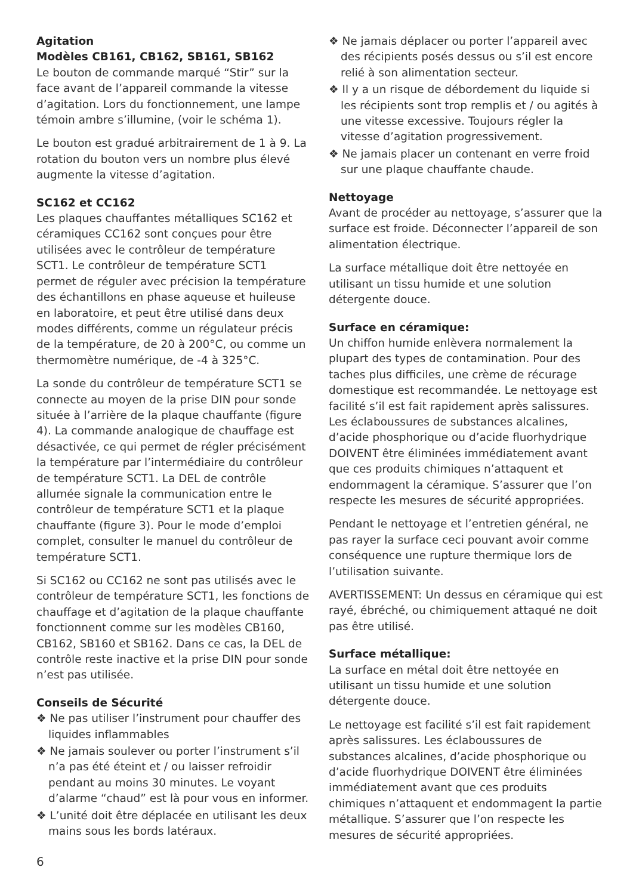Agitation
Modèles CB161, CB162, SB161, SB162
Le bouton de commande marqué “Stir” sur la face avant de l’appareil commande la vitesse d’agitation. Lors du fonctionnement, une lampe témoin ambre s’illumine, (voir le schéma 1).
Le bouton est gradué arbitrairement de 1 à 9. La rotation du bouton vers un nombre plus élevé augmente la vitesse d’agitation.
SC162 et CC162
Les plaques chauffantes métalliques SC162 et céramiques CC162 sont conçues pour être utilisées avec le contrôleur de température SCT1. Le contrôleur de température SCT1 permet de réguler avec précision la température des échantillons en phase aqueuse et huileuse en laboratoire, et peut être utilisé dans deux modes différents, comme un régulateur précis de la température, de 20 à 200°C, ou comme un thermomètre numérique, de -4 à 325°C.
La sonde du contrôleur de température SCT1 se connecte au moyen de la prise DIN pour sonde située à l’arrière de la plaque chauffante (figure 4). La commande analogique de chauffage est désactivée, ce qui permet de régler précisément la température par l’intermédiaire du contrôleur de température SCT1. La DEL de contrôle allumée signale la communication entre le contrôleur de température SCT1 et la plaque chauffante (figure 3). Pour le mode d’emploi complet, consulter le manuel du contrôleur de température SCT1.
Si SC162 ou CC162 ne sont pas utilisés avec le contrôleur de température SCT1, les fonctions de chauffage et d’agitation de la plaque chauffante fonctionnent comme sur les modèles CB160, CB162, SB160 et SB162. Dans ce cas, la DEL de contrôle reste inactive et la prise DIN pour sonde n’est pas utilisée.
Conseils de Sécurité
❖ Ne pas utiliser l’instrument pour chauffer des liquides inflammables
❖ Ne jamais soulever ou porter l’instrument s’il n’a pas été éteint et / ou laisser refroidir pendant au moins 30 minutes. Le voyant d’alarme “chaud” est là pour vous en informer.
❖ L’unité doit être déplacée en utilisant les deux mains sous les bords latéraux.
❖ Ne jamais déplacer ou porter l’appareil avec des récipients posés dessus ou s’il est encore relié à son alimentation secteur.
❖ Il y a un risque de débordement du liquide si les récipients sont trop remplis et / ou agités à une vitesse excessive. Toujours régler la vitesse d’agitation progressivement.
❖ Ne jamais placer un contenant en verre froid sur une plaque chauffante chaude.
Nettoyage
Avant de procéder au nettoyage, s’assurer que la surface est froide. Déconnecter l’appareil de son alimentation électrique.
La surface métallique doit être nettoyée en utilisant un tissu humide et une solution détergente douce.
Surface en céramique:
Un chiffon humide enlèvera normalement la plupart des types de contamination. Pour des taches plus difficiles, une crème de récurage domestique est recommandée. Le nettoyage est facilité s’il est fait rapidement après salissures. Les éclaboussures de substances alcalines, d’acide phosphorique ou d’acide fluorhydrique DOIVENT être éliminées immédiatement avant que ces produits chimiques n’attaquent et endommagent la céramique. S’assurer que l’on respecte les mesures de sécurité appropriées.
Pendant le nettoyage et l’entretien général, ne pas rayer la surface ceci pouvant avoir comme conséquence une rupture thermique lors de l’utilisation suivante.
AVERTISSEMENT: Un dessus en céramique qui est rayé, ébréché, ou chimiquement attaqué ne doit pas être utilisé.
Surface métallique:
La surface en métal doit être nettoyée en utilisant un tissu humide et une solution détergente douce.
Le nettoyage est facilité s’il est fait rapidement après salissures. Les éclaboussures de substances alcalines, d’acide phosphorique ou d’acide fluorhydrique DOIVENT être éliminées immédiatement avant que ces produits chimiques n’attaquent et endommagent la partie métallique. S’assurer que l’on respecte les mesures de sécurité appropriées.
6